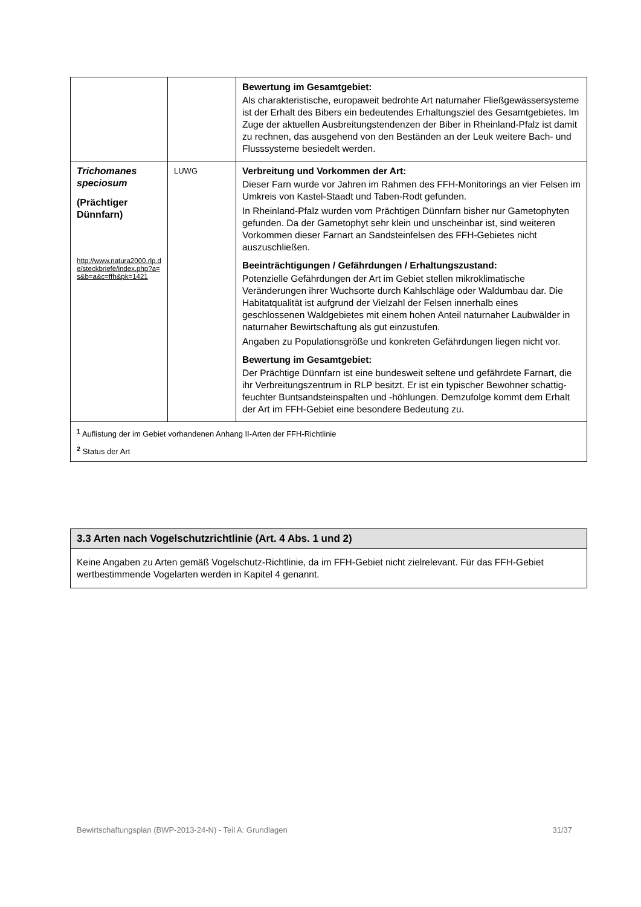| | | Bewertung im Gesamtgebiet: Als charakteristische, europaweit bedrohte Art naturnaher Fließgewässersysteme ist der Erhalt des Bibers ein bedeutendes Erhaltungsziel des Gesamtgebietes. Im Zuge der aktuellen Ausbreitungstendenzen der Biber in Rheinland-Pfalz ist damit zu rechnen, das ausgehend von den Beständen an der Leuk weitere Bach- und Flusssysteme besiedelt werden. |
| Trichomanes speciosum (Prächtiger Dünnfarn) http://www.natura2000.rlp.de/steckbriefe/index.php?a=s&b=a&c=ffh&pk=1421 | LUWG | Verbreitung und Vorkommen der Art: Dieser Farn wurde vor Jahren im Rahmen des FFH-Monitorings an vier Felsen im Umkreis von Kastel-Staadt und Taben-Rodt gefunden. In Rheinland-Pfalz wurden vom Prächtigen Dünnfarn bisher nur Gametophyten gefunden. Da der Gametophyt sehr klein und unscheinbar ist, sind weiteren Vorkommen dieser Farnart an Sandsteinfelsen des FFH-Gebietes nicht auszuschließen. Beeinträchtigungen / Gefährdungen / Erhaltungszustand: Potenzielle Gefährdungen der Art im Gebiet stellen mikroklimatische Veränderungen ihrer Wuchsorte durch Kahlschläge oder Waldumbau dar. Die Habitatqualität ist aufgrund der Vielzahl der Felsen innerhalb eines geschlossenen Waldgebietes mit einem hohen Anteil naturnaher Laubwälder in naturnaher Bewirtschaftung als gut einzustufen. Angaben zu Populationsgröße und konkreten Gefährdungen liegen nicht vor. Bewertung im Gesamtgebiet: Der Prächtige Dünnfarn ist eine bundesweit seltene und gefährdete Farnart, die ihr Verbreitungszentrum in RLP besitzt. Er ist ein typischer Bewohner schattig-feuchter Buntsandsteinspalten und -höhlungen. Demzufolge kommt dem Erhalt der Art im FFH-Gebiet eine besondere Bedeutung zu. |
| <sup>1</sup> Auflistung der im Gebiet vorhandenen Anhang II-Arten der FFH-Richtlinie <sup>2</sup> Status der Art | | |
3.3 Arten nach Vogelschutzrichtlinie (Art. 4 Abs. 1 und 2)
Keine Angaben zu Arten gemäß Vogelschutz-Richtlinie, da im FFH-Gebiet nicht zielrelevant. Für das FFH-Gebiet wertbestimmende Vogelarten werden in Kapitel 4 genannt.
Bewirtschaftungsplan (BWP-2013-24-N) - Teil A: Grundlagen 31/37